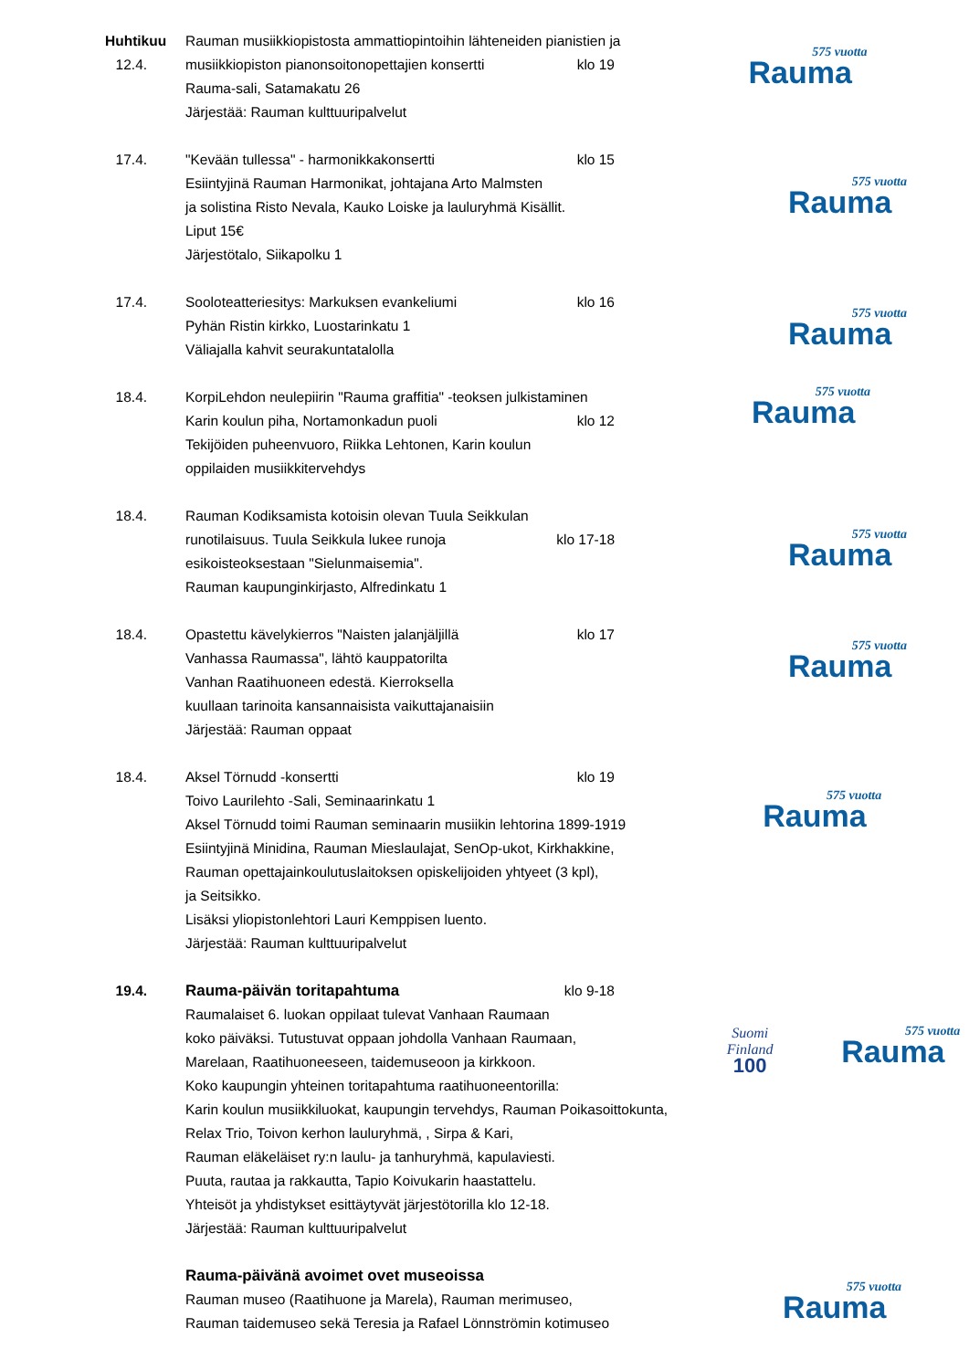Huhtikuu
12.4.
Rauman musiikkiopistosta ammattiopintoihin lähteneiden pianistien ja
musiikkiopiston pianonsoitonopettajien konsertti
klo 19
Rauma-sali, Satamakatu 26
Järjestää: Rauman kulttuuripalvelut
575 vuotta
Rauma
17.4. "Kevään tullessa" - harmonikkakonsertti
klo 15
Esiintyjinä Rauman Harmonikat, johtajana Arto Malmsten
ja solistina Risto Nevala, Kauko Loiske ja lauluryhmä Kisällit.
Liput 15€
Järjestötalo, Siikapolku 1
575 vuotta
Rauma
17.4. Sooloteatteriesitys: Markuksen evankeliumi
klo 16
Pyhän Ristin kirkko, Luostarinkatu 1
Väliajalla kahvit seurakuntatalolla
575 vuotta
Rauma
18.4. KorpiLehdon neulepiirin "Rauma graffitia" -teoksen julkistaminen
Karin koulun piha, Nortamonkadun puoli
klo 12
Tekijöiden puheenvuoro, Riikka Lehtonen, Karin koulun
oppilaiden musiikkitervehdys
575 vuotta
Rauma
18.4. Rauman Kodiksamista kotoisin olevan Tuula Seikkulan
runotilaisuus. Tuula Seikkula lukee runoja
klo 17-18
esikoisteoksestaan "Sielunmaisemia".
Rauman kaupunginkirjasto, Alfredinkatu 1
575 vuotta
Rauma
18.4. Opastettu kävelykierros "Naisten jalanjäljillä
klo 17
Vanhassa Raumassa", lähtö kauppatorilta
Vanhan Raatihuoneen edestä. Kierroksella
kuullaan tarinoita kansannaisista vaikuttajanaisiin
Järjestää: Rauman oppaat
575 vuotta
Rauma
18.4. Aksel Törnudd -konsertti klo 19
Toivo Laurilehto -Sali, Seminaarinkatu 1
Aksel Törnudd toimi Rauman seminaarin musiikin lehtorina 1899-1919
Esiintyjinä Minidina, Rauman Mieslaulajat, SenOp-ukot, Kirkhakkine,
Rauman opettajainkoulutuslaitoksen opiskelijoiden yhtyeet (3 kpl),
ja Seitsikko.
Lisäksi yliopistonlehtori Lauri Kemppisen luento.
Järjestää: Rauman kulttuuripalvelut
575 vuotta
Rauma
19.4. Rauma-päivän toritapahtuma klo 9-18
Raumalaiset 6. luokan oppilaat tulevat Vanhaan Raumaan
koko päiväksi. Tutustuvat oppaan johdolla Vanhaan Raumaan,
Marelaan, Raatihuoneeseen, taidemuseoon ja kirkkoon.
Koko kaupungin yhteinen toritapahtuma raatihuoneentorilla:
Karin koulun musiikkiluokat, kaupungin tervehdys, Rauman Poikasoittokunta,
Relax Trio, Toivon kerhon lauluryhmä, , Sirpa & Kari,
Rauman eläkeläiset ry:n laulu- ja tanhuryhmä, kapulaviesti.
Puuta, rautaa ja rakkautta, Tapio Koivukarin haastattelu.
Yhteisöt ja yhdistykset esittäytyvät järjestötorilla klo 12-18.
Järjestää: Rauman kulttuuripalvelut
Suomi
Finland
100
575 vuotta
Rauma
Rauma-päivänä avoimet ovet museoissa
Rauman museo (Raatihuone ja Marela), Rauman merimuseo,
Rauman taidemuseo sekä Teresia ja Rafael Lönnströmin kotimuseo
575 vuotta
Rauma